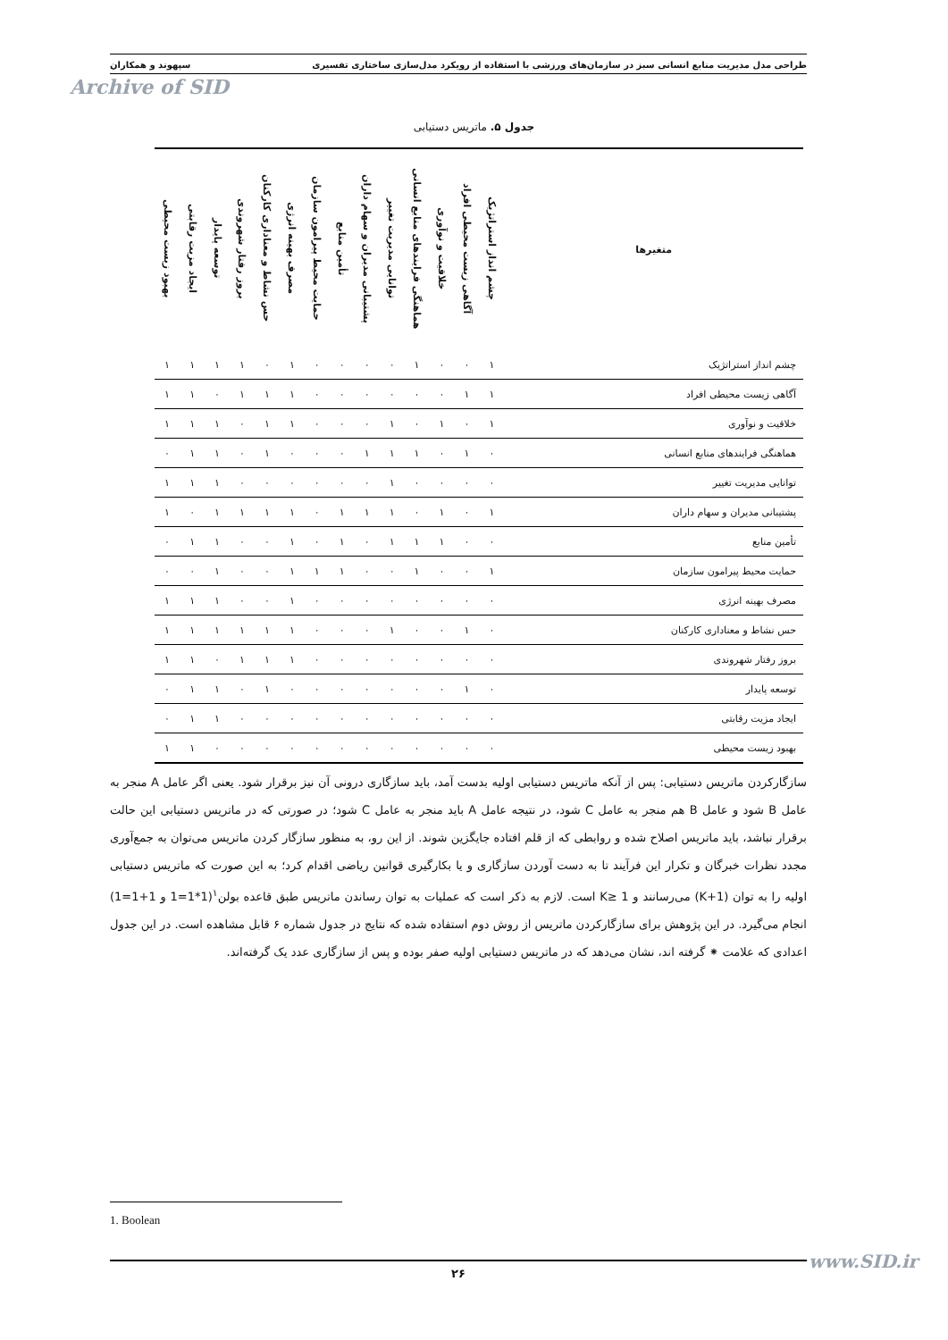طراحی مدل مدیریت منابع انسانی سبز در سازمان‌های ورزشی با استفاده از رویکرد مدل‌سازی ساختاری تفسیری سپهوند و همکاران
Archive of SID
جدول ۵. ماتریس دستیابی
| متغیرها | چشم انداز استراتژیک | آگاهی زیست محیطی افراد | خلاقیت و نوآوری | هماهنگی فرایندهای منابع انسانی | توانایی مدیریت تغییر | پشتیبانی مدیران و سهام داران | تأمین منابع | حمایت محیط پیرامون سازمان | مصرف بهینه انرژی | حس نشاط و معناداری کارکنان | بروز رفتار شهروندی | توسعه پایدار | ایجاد مزیت رقابتی | بهبود زیست محیطی |
| --- | --- | --- | --- | --- | --- | --- | --- | --- | --- | --- | --- | --- | --- | --- |
| چشم انداز استراتژیک | ١ | ٠ | ٠ | ١ | ٠ | ٠ | ٠ | ٠ | ١ | ٠ | ١ | ١ | ١ | ١ |
| آگاهی زیست محیطی افراد | ١ | ١ | ٠ | ٠ | ٠ | ٠ | ٠ | ٠ | ١ | ١ | ١ | ٠ | ١ | ١ |
| خلاقیت و نوآوری | ١ | ٠ | ١ | ٠ | ١ | ٠ | ٠ | ٠ | ١ | ١ | ٠ | ١ | ١ | ١ |
| هماهنگی فرایندهای منابع انسانی | ٠ | ١ | ٠ | ١ | ١ | ١ | ٠ | ٠ | ٠ | ١ | ٠ | ١ | ١ | ٠ |
| توانایی مدیریت تغییر | ٠ | ٠ | ٠ | ٠ | ١ | ٠ | ٠ | ٠ | ٠ | ٠ | ٠ | ١ | ١ | ١ |
| پشتیبانی مدیران و سهام داران | ١ | ٠ | ١ | ٠ | ١ | ١ | ١ | ٠ | ١ | ١ | ١ | ١ | ٠ | ١ |
| تأمین منابع | ٠ | ٠ | ١ | ١ | ١ | ٠ | ١ | ٠ | ١ | ٠ | ٠ | ١ | ١ | ٠ |
| حمایت محیط پیرامون سازمان | ١ | ٠ | ٠ | ١ | ٠ | ٠ | ١ | ١ | ١ | ٠ | ٠ | ١ | ٠ | ٠ |
| مصرف بهینه انرژی | ٠ | ٠ | ٠ | ٠ | ٠ | ٠ | ٠ | ٠ | ١ | ٠ | ٠ | ١ | ١ | ١ |
| حس نشاط و معناداری کارکنان | ٠ | ١ | ٠ | ٠ | ١ | ٠ | ٠ | ٠ | ١ | ١ | ١ | ١ | ١ | ١ |
| بروز رفتار شهروندی | ٠ | ٠ | ٠ | ٠ | ٠ | ٠ | ٠ | ٠ | ١ | ١ | ١ | ٠ | ١ | ١ |
| توسعه پایدار | ٠ | ١ | ٠ | ٠ | ٠ | ٠ | ٠ | ٠ | ٠ | ١ | ٠ | ١ | ١ | ٠ |
| ایجاد مزیت رقابتی | ٠ | ٠ | ٠ | ٠ | ٠ | ٠ | ٠ | ٠ | ٠ | ٠ | ٠ | ١ | ١ | ٠ |
| بهبود زیست محیطی | ٠ | ٠ | ٠ | ٠ | ٠ | ٠ | ٠ | ٠ | ٠ | ٠ | ٠ | ٠ | ١ | ١ |
سازگارکردن ماتریس دستیابی: پس از آنکه ماتریس دستیابی اولیه بدست آمد، باید سازگاری درونی آن نیز برقرار شود. یعنی اگر عامل A منجر به عامل B شود و عامل B هم منجر به عامل C شود، در نتیجه عامل A باید منجر به عامل C شود؛ در صورتی که در ماتریس دستیابی این حالت برقرار نباشد، باید ماتریس اصلاح شده و روابطی که از قلم افتاده جایگزین شوند. از این رو، به منظور سازگار کردن ماتریس می‌توان به جمع‌آوری مجدد نظرات خبرگان و تکرار این فرآیند تا به دست آوردن سازگاری و یا بکارگیری قوانین ریاضی اقدام کرد؛ به این صورت که ماتریس دستیابی اولیه را به توان (K+1) می‌رسانند و K≥ 1 است. لازم به ذکر است که عملیات به توان رساندن ماتریس طبق قاعده بولن<sup>١</sup>(1*1=1 و 1+1=1) انجام می‌گیرد. در این پژوهش برای سازگارکردن ماتریس از روش دوم استفاده شده که نتایج در جدول شماره ۶ قابل مشاهده است. در این جدول اعدادی که علامت ⁕ گرفته اند، نشان می‌دهد که در ماتریس دستیابی اولیه صفر بوده و پس از سازگاری عدد یک گرفته‌اند.
1. Boolean
۲۶ www.SID.ir